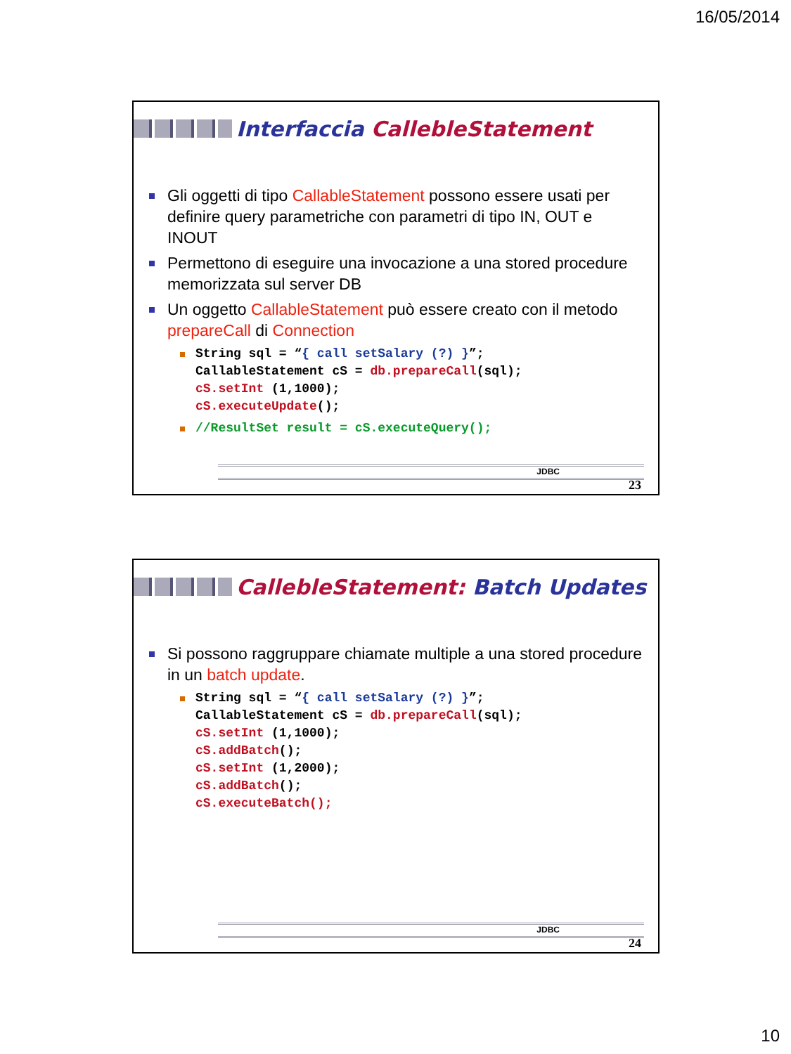16/05/2014
Interfaccia CallebleStatement
Gli oggetti di tipo CallableStatement possono essere usati per definire query parametriche con parametri di tipo IN, OUT e INOUT
Permettono di eseguire una invocazione a una stored procedure memorizzata sul server DB
Un oggetto CallableStatement può essere creato con il metodo prepareCall di Connection
String sql = “{ call setSalary (?) }”;
CallableStatement cS = db.prepareCall(sql);
cS.setInt (1,1000);
cS.executeUpdate();
//ResultSet result = cS.executeQuery();
JDBC
23
CallebleStatement: Batch Updates
Si possono raggruppare chiamate multiple a una stored procedure in un batch update.
String sql = “{ call setSalary (?) }”;
CallableStatement cS = db.prepareCall(sql);
cS.setInt (1,1000);
cS.addBatch();
cS.setInt (1,2000);
cS.addBatch();
cS.executeBatch();
JDBC
24
10